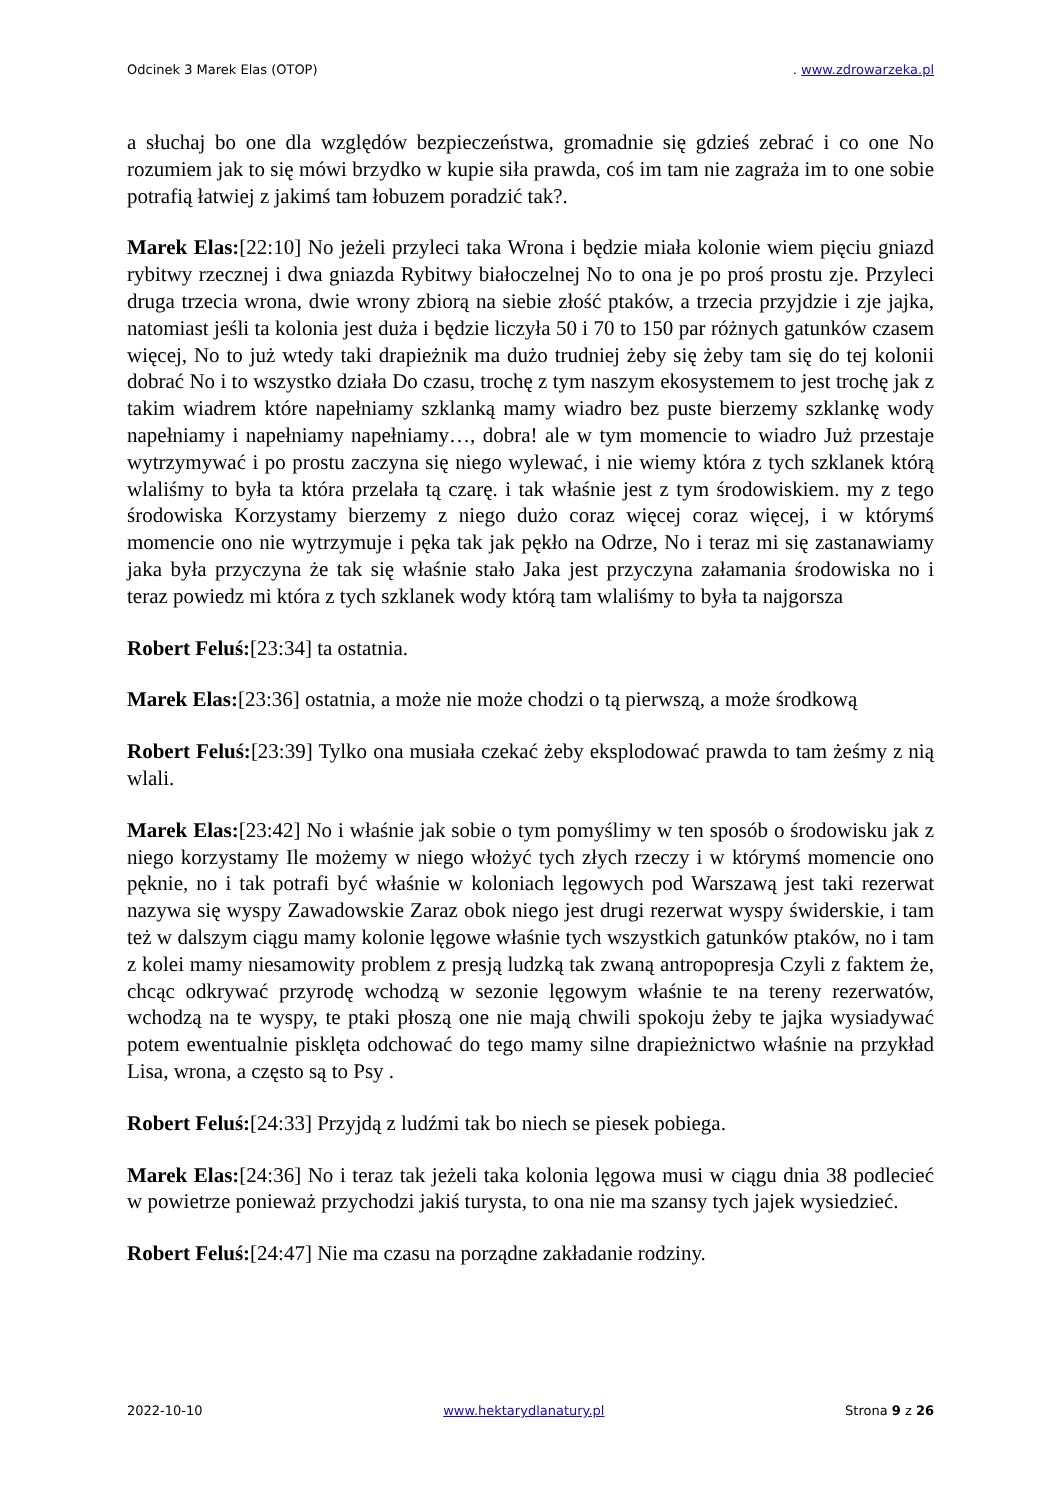Odcinek 3 Marek Elas (OTOP). www.zdrowarzeka.pl
a słuchaj bo one dla względów bezpieczeństwa, gromadnie się gdzieś zebrać i co one No rozumiem jak to się mówi brzydko w kupie siła prawda, coś im tam nie zagraża im to one sobie potrafią łatwiej z jakimś tam łobuzem poradzić tak?.
Marek Elas:[22:10] No jeżeli przyleci taka Wrona i będzie miała kolonie wiem pięciu gniazd rybitwy rzecznej i dwa gniazda Rybitwy białoczelnej No to ona je po proś prostu zje. Przyleci druga trzecia wrona, dwie wrony zbiorą na siebie złość ptaków, a trzecia przyjdzie i zje jajka, natomiast jeśli ta kolonia jest duża i będzie liczyła 50 i 70 to 150 par różnych gatunków czasem więcej, No to już wtedy taki drapieżnik ma dużo trudniej żeby się żeby tam się do tej kolonii dobrać No i to wszystko działa Do czasu, trochę z tym naszym ekosystemem to jest trochę jak z takim wiadrem które napełniamy szklanką mamy wiadro bez puste bierzemy szklankę wody napełniamy i napełniamy napełniamy…, dobra! ale w tym momencie to wiadro Już przestaje wytrzymywać i po prostu zaczyna się niego wylewać, i nie wiemy która z tych szklanek którą wlaliśmy to była ta która przelała tą czarę. i tak właśnie jest z tym środowiskiem. my z tego środowiska Korzystamy bierzemy z niego dużo coraz więcej coraz więcej, i w którymś momencie ono nie wytrzymuje i pęka tak jak pękło na Odrze, No i teraz mi się zastanawiamy jaka była przyczyna że tak się właśnie stało Jaka jest przyczyna załamania środowiska no i teraz powiedz mi która z tych szklanek wody którą tam wlaliśmy to była ta najgorsza
Robert Feluś:[23:34] ta ostatnia.
Marek Elas:[23:36] ostatnia, a może nie może chodzi o tą pierwszą, a może środkową
Robert Feluś:[23:39] Tylko ona musiała czekać żeby eksplodować prawda to tam żeśmy z nią wlali.
Marek Elas:[23:42] No i właśnie jak sobie o tym pomyślimy w ten sposób o środowisku jak z niego korzystamy Ile możemy w niego włożyć tych złych rzeczy i w którymś momencie ono pęknie, no i tak potrafi być właśnie w koloniach lęgowych pod Warszawą jest taki rezerwat nazywa się wyspy Zawadowskie Zaraz obok niego jest drugi rezerwat wyspy świderskie, i tam też w dalszym ciągu mamy kolonie lęgowe właśnie tych wszystkich gatunków ptaków, no i tam z kolei mamy niesamowity problem z presją ludzką tak zwaną antropopresja Czyli z faktem że, chcąc odkrywać przyrodę wchodzą w sezonie lęgowym właśnie te na tereny rezerwatów, wchodzą na te wyspy, te ptaki płoszą one nie mają chwili spokoju żeby te jajka wysiadywać potem ewentualnie pisklęta odchować do tego mamy silne drapieżnictwo właśnie na przykład Lisa, wrona, a często są to Psy .
Robert Feluś:[24:33] Przyjdą z ludźmi tak bo niech se piesek pobiega.
Marek Elas:[24:36] No i teraz tak jeżeli taka kolonia lęgowa musi w ciągu dnia 38 podlecieć w powietrze ponieważ przychodzi jakiś turysta, to ona nie ma szansy tych jajek wysiedzieć.
Robert Feluś:[24:47] Nie ma czasu na porządne zakładanie rodziny.
2022-10-10 www.hektarydlanatury.pl Strona 9 z 26